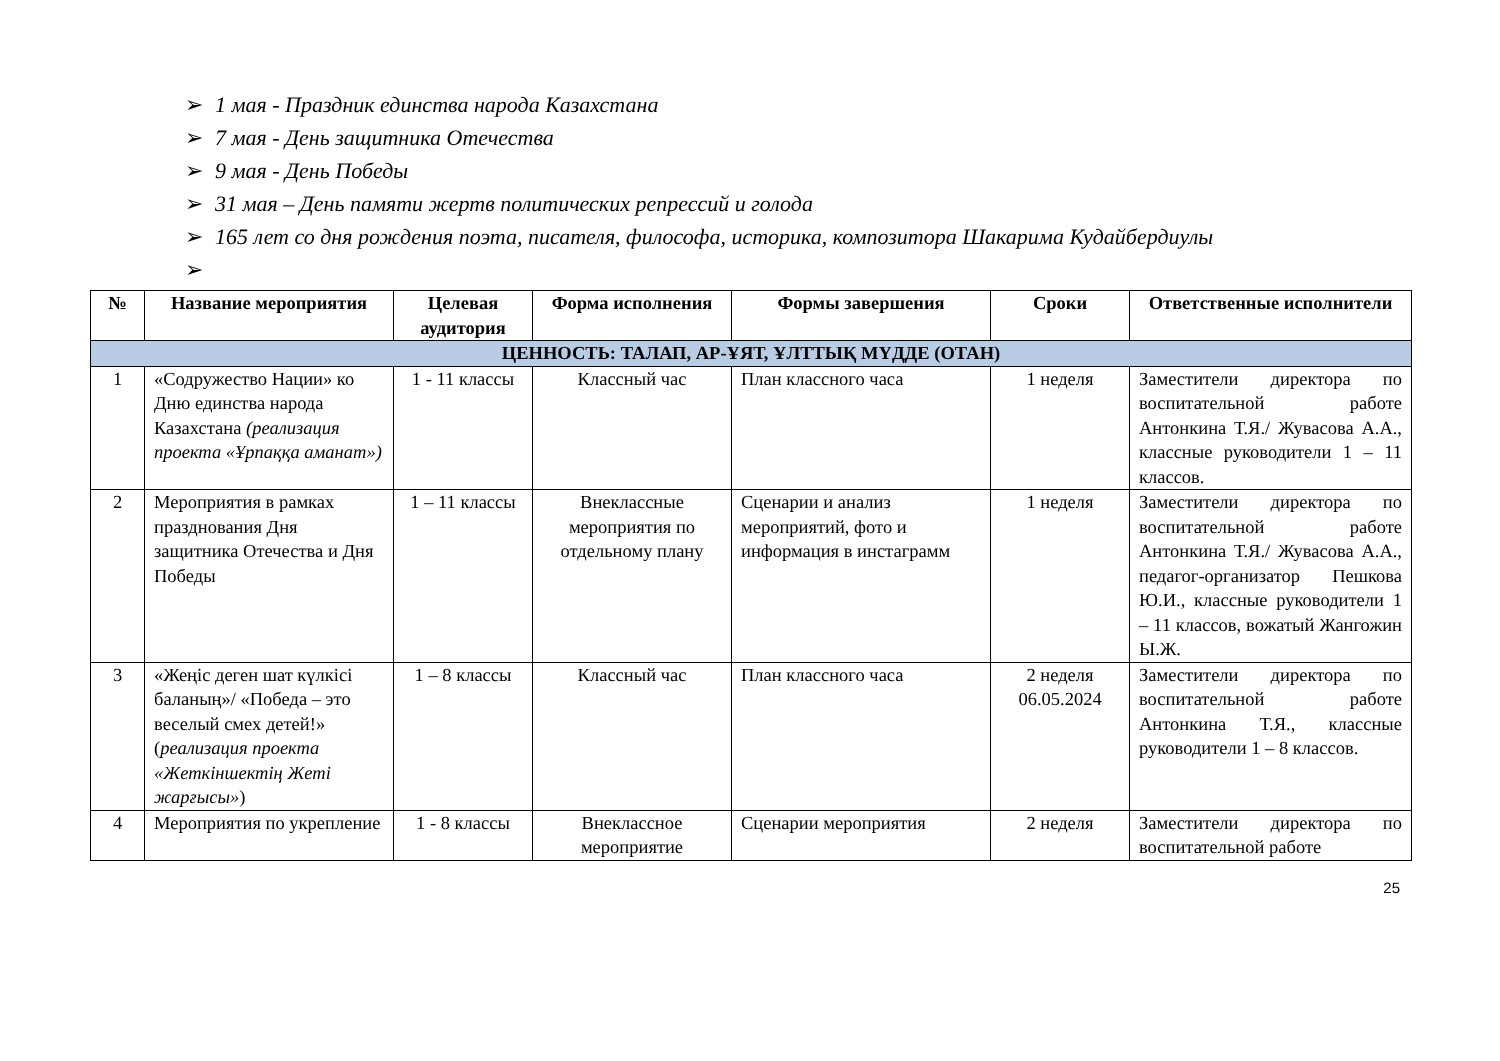➢ 1 мая - Праздник единства народа Казахстана
➢ 7 мая - День защитника Отечества
➢ 9 мая - День Победы
➢ 31 мая – День памяти жертв политических репрессий и голода
➢ 165 лет со дня рождения поэта, писателя, философа, историка, композитора Шакарима Кудайбердиулы
➢
| № | Название мероприятия | Целевая аудитория | Форма исполнения | Формы завершения | Сроки | Ответственные исполнители |
| --- | --- | --- | --- | --- | --- | --- |
| ЦЕННОСТЬ: ТАЛАП, АР-ҰЯТ, ҰЛТТЫҚ МҮДДЕ (ОТАН) | | | | | | |
| 1 | «Содружество Нации» ко Дню единства народа Казахстана (реализация проекта «Ұрпаққа аманат») | 1 - 11 классы | Классный час | План классного часа | 1 неделя | Заместители директора по воспитательной работе Антонкина Т.Я./ Жувасова А.А., классные руководители 1 – 11 классов. |
| 2 | Мероприятия в рамках празднования Дня защитника Отечества и Дня Победы | 1 – 11 классы | Внеклассные мероприятия по отдельному плану | Сценарии и анализ мероприятий, фото и информация в инстаграмм | 1 неделя | Заместители директора по воспитательной работе Антонкина Т.Я./ Жувасова А.А., педагог-организатор Пешкова Ю.И., классные руководители 1 – 11 классов, вожатый Жангожин Ы.Ж. |
| 3 | «Жеңіс деген шат күлкісі баланың»/ «Победа – это веселый смех детей!» ( реализация проекта «Жеткіншектің Жеті жарғысы» ) | 1 – 8 классы | Классный час | План классного часа | 2 неделя 06.05.2024 | Заместители директора по воспитательной работе Антонкина Т.Я., классные руководители 1 – 8 классов. |
| 4 | Мероприятия по укрепление | 1 - 8 классы | Внеклассное мероприятие | Сценарии мероприятия | 2 неделя | Заместители директора по воспитательной работе |
25